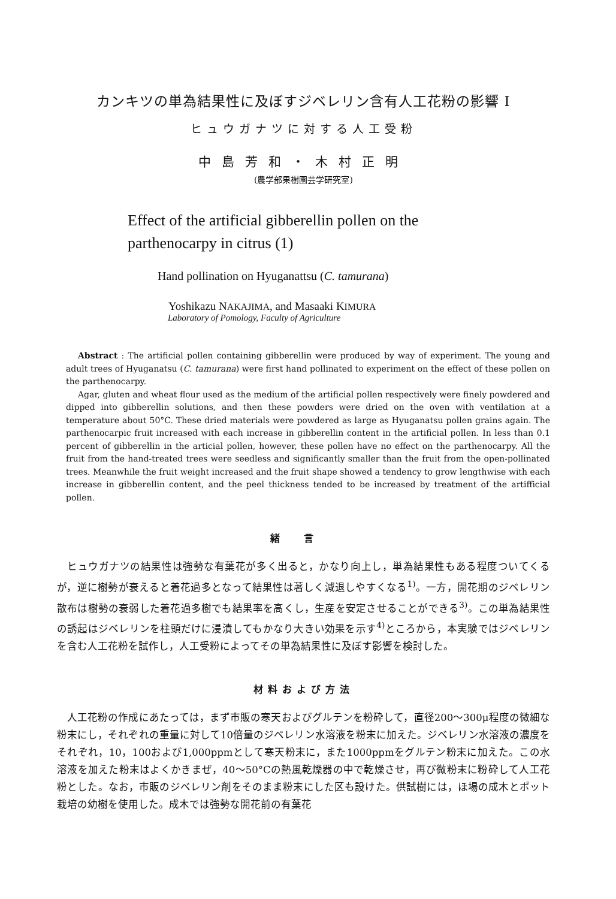カンキツの単為結果性に及ぼすジベレリン含有人工花粉の影響 I
ヒュウガナツに対する人工受粉
中島芳和・木村正明
(農学部果樹園芸学研究室)
Effect of the artificial gibberellin pollen on the
parthenocarpy in citrus (1)
Hand pollination on Hyuganattsu (C. tamurana)
Yoshikazu NAKAJIMA, and Masaaki KIMURA
Laboratory of Pomology, Faculty of Agriculture
Abstract : The artificial pollen containing gibberellin were produced by way of experiment. The young and adult trees of Hyuganatsu (C. tamurana) were first hand pollinated to experiment on the effect of these pollen on the parthenocarpy.
Agar, gluten and wheat flour used as the medium of the artificial pollen respectively were finely powdered and dipped into gibberellin solutions, and then these powders were dried on the oven with ventilation at a temperature about 50°C. These dried materials were powdered as large as Hyuganatsu pollen grains again. The parthenocarpic fruit increased with each increase in gibberellin content in the artificial pollen. In less than 0.1 percent of gibberellin in the articial pollen, however, these pollen have no effect on the parthenocarpy. All the fruit from the hand-treated trees were seedless and significantly smaller than the fruit from the open-pollinated trees. Meanwhile the fruit weight increased and the fruit shape showed a tendency to grow lengthwise with each increase in gibberellin content, and the peel thickness tended to be increased by treatment of the artifficial pollen.
緒言
ヒュウガナツの結果性は強勢な有葉花が多く出ると，かなり向上し，単為結果性もある程度ついてくるが，逆に樹勢が衰えると着花過多となって結果性は著しく減退しやすくなる<sup>1)</sup>。一方，開花期のジベレリン散布は樹勢の衰弱した着花過多樹でも結果率を高くし，生産を安定させることができる<sup>3)</sup>。この単為結果性の誘起はジベレリンを柱頭だけに浸漬してもかなり大きい効果を示す<sup>4)</sup>ところから，本実験ではジベレリンを含む人工花粉を試作し，人工受粉によってその単為結果性に及ぼす影響を検討した。
材料および方法
人工花粉の作成にあたっては，まず市販の寒天およびグルテンを粉砕して，直径200～300μ程度の微細な粉末にし，それぞれの重量に対して10倍量のジベレリン水溶液を粉末に加えた。ジベレリン水溶液の濃度をそれぞれ，10，100および1,000ppmとして寒天粉末に，また1000ppmをグルテン粉末に加えた。この水溶液を加えた粉末はよくかきまぜ，40～50°Cの熱風乾燥器の中で乾燥させ，再び微粉末に粉砕して人工花粉とした。なお，市販のジベレリン剤をそのまま粉末にした区も設けた。供試樹には，ほ場の成木とポット栽培の幼樹を使用した。成木では強勢な開花前の有葉花